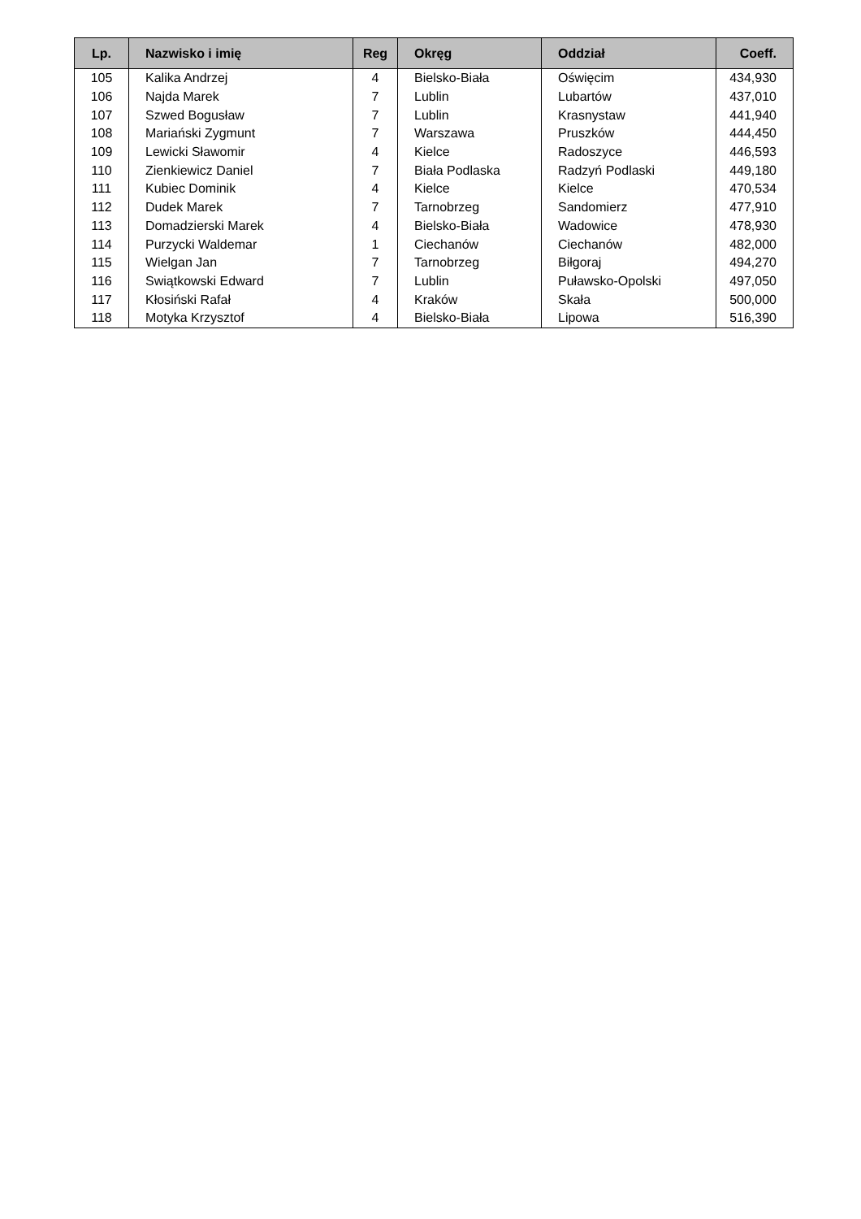| Lp. | Nazwisko i imię | Reg | Okręg | Oddział | Coeff. |
| --- | --- | --- | --- | --- | --- |
| 105 | Kalika Andrzej | 4 | Bielsko-Biała | Oświęcim | 434,930 |
| 106 | Najda Marek | 7 | Lublin | Lubartów | 437,010 |
| 107 | Szwed Bogusław | 7 | Lublin | Krasnystaw | 441,940 |
| 108 | Mariański Zygmunt | 7 | Warszawa | Pruszków | 444,450 |
| 109 | Lewicki Sławomir | 4 | Kielce | Radoszyce | 446,593 |
| 110 | Zienkiewicz Daniel | 7 | Biała Podlaska | Radzyń Podlaski | 449,180 |
| 111 | Kubiec Dominik | 4 | Kielce | Kielce | 470,534 |
| 112 | Dudek Marek | 7 | Tarnobrzeg | Sandomierz | 477,910 |
| 113 | Domadzierski Marek | 4 | Bielsko-Biała | Wadowice | 478,930 |
| 114 | Purzycki Waldemar | 1 | Ciechanów | Ciechanów | 482,000 |
| 115 | Wielgan Jan | 7 | Tarnobrzeg | Biłgoraj | 494,270 |
| 116 | Swiątkowski Edward | 7 | Lublin | Puławsko-Opolski | 497,050 |
| 117 | Kłosiński Rafał | 4 | Kraków | Skała | 500,000 |
| 118 | Motyka Krzysztof | 4 | Bielsko-Biała | Lipowa | 516,390 |